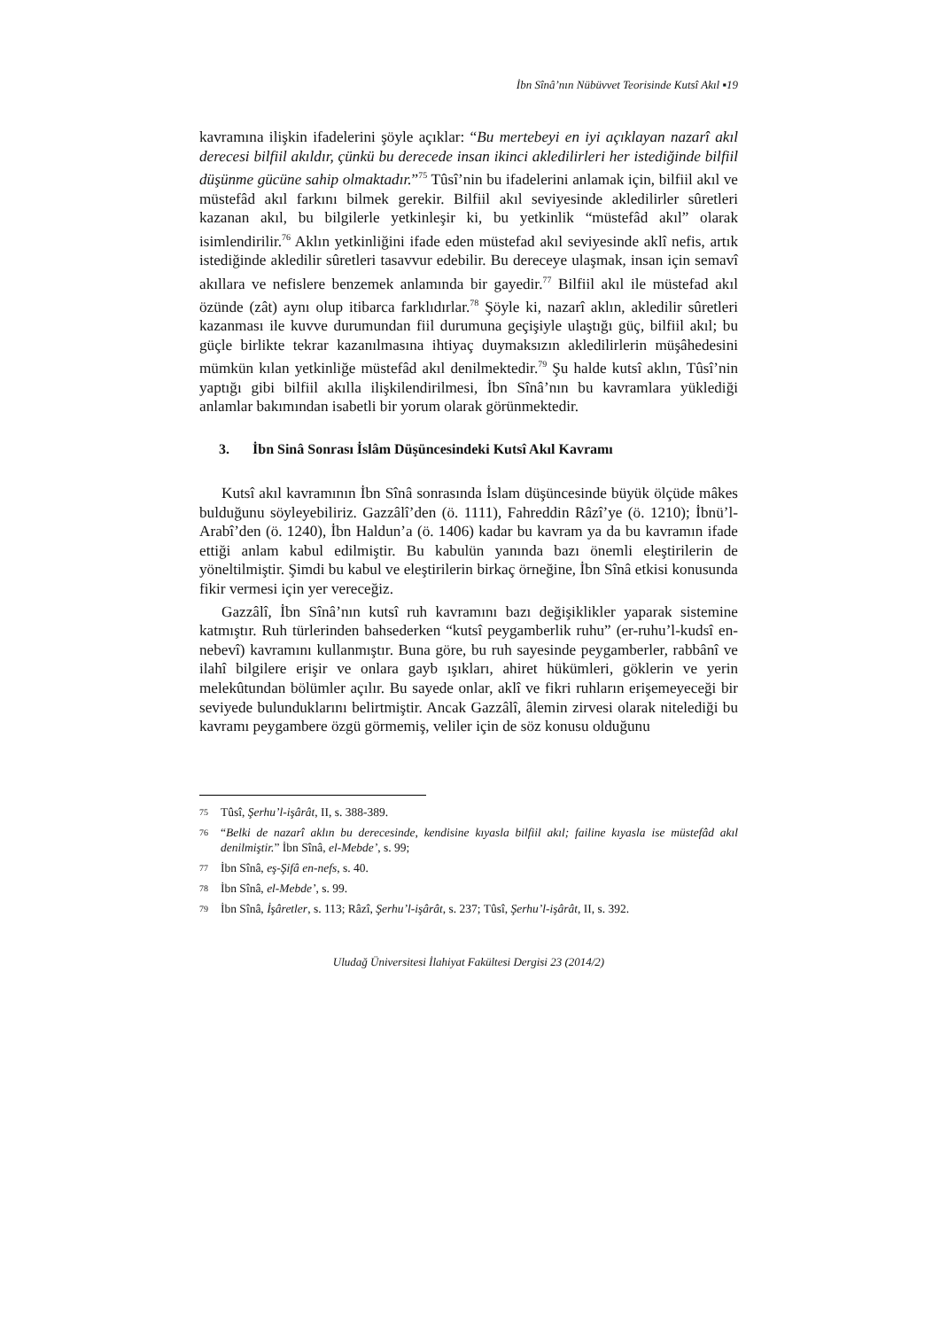İbn Sînâ’nın Nübüvvet Teorisinde Kutsî Akıl ▪19
kavramına ilişkin ifadelerini şöyle açıklar: “Bu mertebeyi en iyi açıklayan nazarî akıl derecesi bilfiil akıldır, çünkü bu derecede insan ikinci akledilirleri her istediğinde bilfiil düşünme gücüne sahip olmaktadır.”<sup>75</sup> Tûsî’nin bu ifadelerini anlamak için, bilfiil akıl ve müstefâd akıl farkını bilmek gerekir. Bilfiil akıl seviyesinde akledilirler sûretleri kazanan akıl, bu bilgilerle yetkinleşir ki, bu yetkinlik “müstefâd akıl” olarak isimlendirilir.<sup>76</sup> Aklın yetkinliğini ifade eden müstefad akıl seviyesinde aklî nefis, artık istediğinde akledilir sûretleri tasavvur edebilir. Bu dereceye ulaşmak, insan için semavî akıllara ve nefislere benzemek anlamında bir gayedir.<sup>77</sup> Bilfiil akıl ile müstefad akıl özünde (zât) aynı olup itibarca farklıdırlar.<sup>78</sup> Şöyle ki, nazarî aklın, akledilir sûretleri kazanması ile kuvve durumundan fiil durumuna geçişiyle ulaştığı güç, bilfiil akıl; bu güçle birlikte tekrar kazanılmasına ihtiyaç duymaksızın akledilirlerin müşâhedesini mümkün kılan yetkinliğe müstefâd akıl denilmektedir.<sup>79</sup> Şu halde kutsî aklın, Tûsî’nin yaptığı gibi bilfiil akılla ilişkilendirilmesi, İbn Sînâ’nın bu kavramlara yüklediği anlamlar bakımından isabetli bir yorum olarak görünmektedir.
3. İbn Sinâ Sonrası İslâm Düşüncesindeki Kutsî Akıl Kavramı
Kutsî akıl kavramının İbn Sînâ sonrasında İslam düşüncesinde büyük ölçüde mâkes bulduğunu söyleyebiliriz. Gazzâlî’den (ö. 1111), Fahreddin Râzî’ye (ö. 1210); İbnü’l-Arabî’den (ö. 1240), İbn Haldun’a (ö. 1406) kadar bu kavram ya da bu kavramın ifade ettiği anlam kabul edilmiştir. Bu kabulün yanında bazı önemli eleştirilerin de yöneltilmiştir. Şimdi bu kabul ve eleştirilerin birkaç örneğine, İbn Sînâ etkisi konusunda fikir vermesi için yer vereceğiz.
Gazzâlî, İbn Sînâ’nın kutsî ruh kavramını bazı değişiklikler yaparak sistemine katmıştır. Ruh türlerinden bahsederken “kutsî peygamberlik ruhu” (er-ruhu’l-kudsî en-nebevî) kavramını kullanmıştır. Buna göre, bu ruh sayesinde peygamberler, rabbânî ve ilahî bilgilere erişir ve onlara gayb ışıkları, ahiret hükümleri, göklerin ve yerin melekûtundan bölümler açılır. Bu sayede onlar, aklî ve fikri ruhların erişemeyeceği bir seviyede bulunduklarını belirtmiştir. Ancak Gazzâlî, âlemin zirvesi olarak nitelediği bu kavramı peygambere özgü görmemiş, veliler için de söz konusu olduğunu
<sup>75</sup> Tûsî, Şerhu’l-işârât, II, s. 388-389.
<sup>76</sup> “Belki de nazarî aklın bu derecesinde, kendisine kıyasla bilfiil akıl; failine kıyasla ise müstefâd akıl denilmiştir.” İbn Sînâ, el-Mebde’, s. 99;
<sup>77</sup> İbn Sînâ, eş-Şifâ en-nefs, s. 40.
<sup>78</sup> İbn Sînâ, el-Mebde’, s. 99.
<sup>79</sup> İbn Sînâ, İşâretler, s. 113; Râzî, Şerhu’l-işârât, s. 237; Tûsî, Şerhu’l-işârât, II, s. 392.
Uludağ Üniversitesi İlahiyat Fakültesi Dergisi 23 (2014/2)